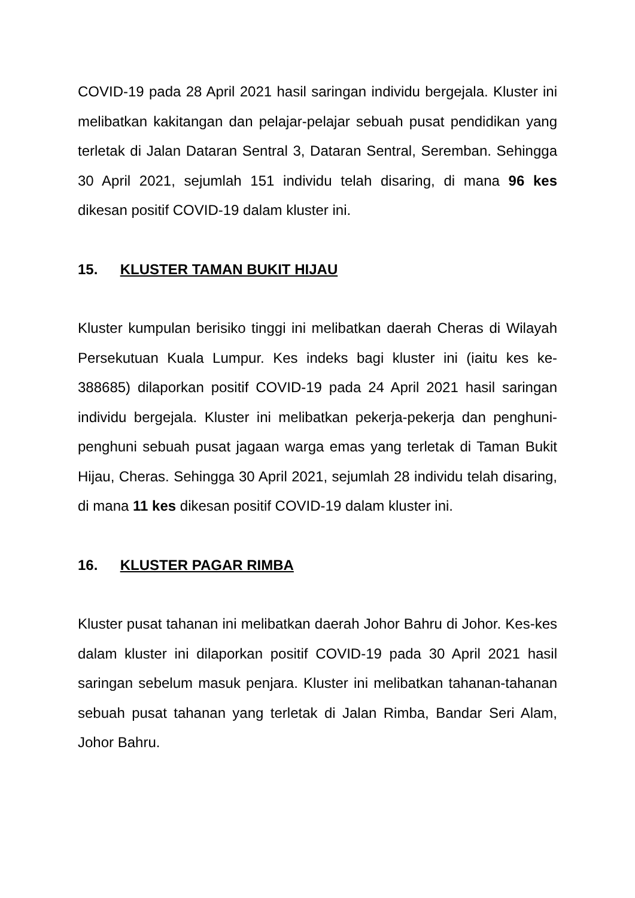COVID-19 pada 28 April 2021 hasil saringan individu bergejala. Kluster ini melibatkan kakitangan dan pelajar-pelajar sebuah pusat pendidikan yang terletak di Jalan Dataran Sentral 3, Dataran Sentral, Seremban. Sehingga 30 April 2021, sejumlah 151 individu telah disaring, di mana 96 kes dikesan positif COVID-19 dalam kluster ini.
15. KLUSTER TAMAN BUKIT HIJAU
Kluster kumpulan berisiko tinggi ini melibatkan daerah Cheras di Wilayah Persekutuan Kuala Lumpur. Kes indeks bagi kluster ini (iaitu kes ke-388685) dilaporkan positif COVID-19 pada 24 April 2021 hasil saringan individu bergejala. Kluster ini melibatkan pekerja-pekerja dan penghuni-penghuni sebuah pusat jagaan warga emas yang terletak di Taman Bukit Hijau, Cheras. Sehingga 30 April 2021, sejumlah 28 individu telah disaring, di mana 11 kes dikesan positif COVID-19 dalam kluster ini.
16. KLUSTER PAGAR RIMBA
Kluster pusat tahanan ini melibatkan daerah Johor Bahru di Johor. Kes-kes dalam kluster ini dilaporkan positif COVID-19 pada 30 April 2021 hasil saringan sebelum masuk penjara. Kluster ini melibatkan tahanan-tahanan sebuah pusat tahanan yang terletak di Jalan Rimba, Bandar Seri Alam, Johor Bahru.